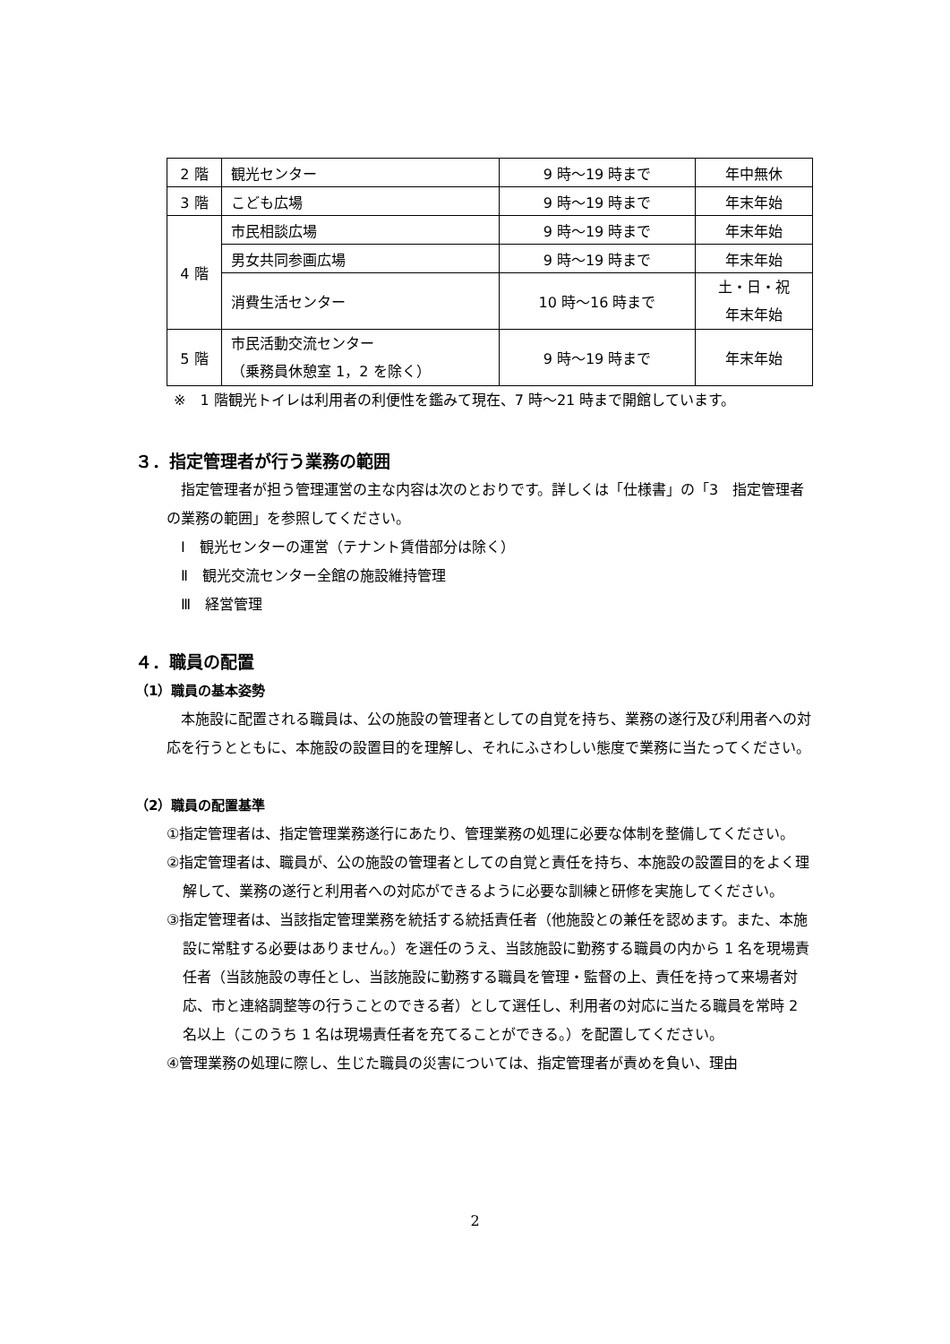| 2 階 | 観光センター | 9 時～19 時まで | 年中無休 |
| 3 階 | こども広場 | 9 時～19 時まで | 年末年始 |
| 4 階 | 市民相談広場 | 9 時～19 時まで | 年末年始 |
| | 男女共同参画広場 | 9 時～19 時まで | 年末年始 |
| | 消費生活センター | 10 時～16 時まで | 土・日・祝 年末年始 |
| 5 階 | 市民活動交流センター （乗務員休憩室 1，2 を除く） | 9 時～19 時まで | 年末年始 |
※　1 階観光トイレは利用者の利便性を鑑みて現在、7 時～21 時まで開館しています。
３．指定管理者が行う業務の範囲
指定管理者が担う管理運営の主な内容は次のとおりです。詳しくは「仕様書」の「3　指定管理者の業務の範囲」を参照してください。
Ⅰ　観光センターの運営（テナント賃借部分は除く）
Ⅱ　観光交流センター全館の施設維持管理
Ⅲ　経営管理
４．職員の配置
（1）職員の基本姿勢
本施設に配置される職員は、公の施設の管理者としての自覚を持ち、業務の遂行及び利用者への対応を行うとともに、本施設の設置目的を理解し、それにふさわしい態度で業務に当たってください。
（2）職員の配置基準
①指定管理者は、指定管理業務遂行にあたり、管理業務の処理に必要な体制を整備してください。
②指定管理者は、職員が、公の施設の管理者としての自覚と責任を持ち、本施設の設置目的をよく理解して、業務の遂行と利用者への対応ができるように必要な訓練と研修を実施してください。
③指定管理者は、当該指定管理業務を統括する統括責任者（他施設との兼任を認めます。また、本施設に常駐する必要はありません。）を選任のうえ、当該施設に勤務する職員の内から 1 名を現場責任者（当該施設の専任とし、当該施設に勤務する職員を管理・監督の上、責任を持って来場者対応、市と連絡調整等の行うことのできる者）として選任し、利用者の対応に当たる職員を常時 2 名以上（このうち 1 名は現場責任者を充てることができる。）を配置してください。
④管理業務の処理に際し、生じた職員の災害については、指定管理者が責めを負い、理由
2